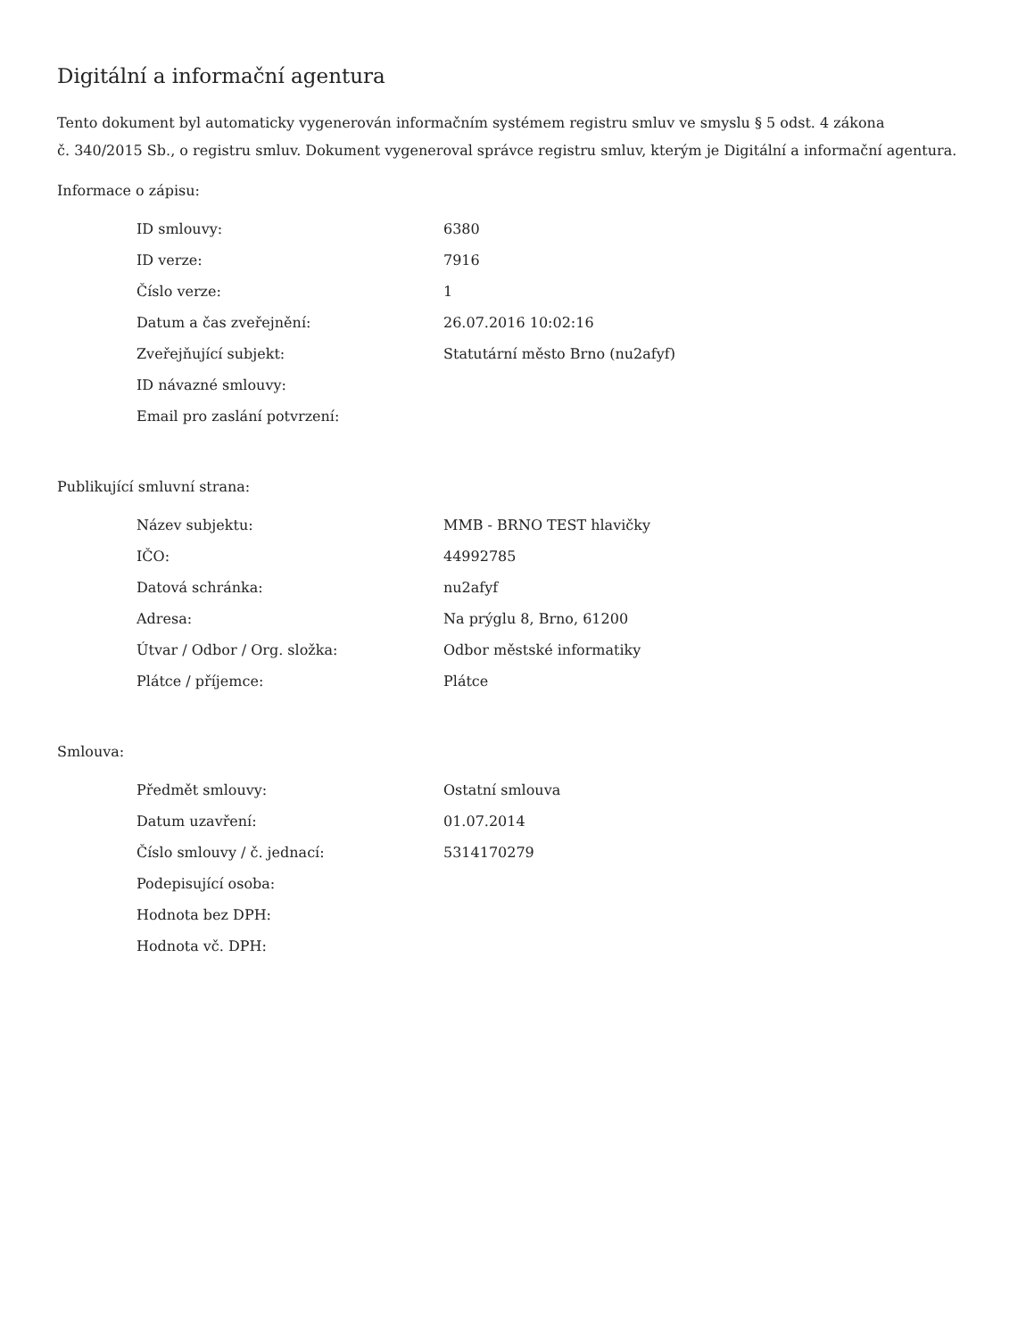Digitální a informační agentura
Tento dokument byl automaticky vygenerován informačním systémem registru smluv ve smyslu § 5 odst. 4 zákona
č. 340/2015 Sb., o registru smluv. Dokument vygeneroval správce registru smluv, kterým je Digitální a informační agentura.
Informace o zápisu:
| ID smlouvy: | 6380 |
| ID verze: | 7916 |
| Číslo verze: | 1 |
| Datum a čas zveřejnění: | 26.07.2016 10:02:16 |
| Zveřejňující subjekt: | Statutární město Brno (nu2afyf) |
| ID návazné smlouvy: | |
| Email pro zaslání potvrzení: | |
Publikující smluvní strana:
| Název subjektu: | MMB - BRNO TEST hlavičky |
| IČO: | 44992785 |
| Datová schránka: | nu2afyf |
| Adresa: | Na prýglu 8, Brno, 61200 |
| Útvar / Odbor / Org. složka: | Odbor městské informatiky |
| Plátce / příjemce: | Plátce |
Smlouva:
| Předmět smlouvy: | Ostatní smlouva |
| Datum uzavření: | 01.07.2014 |
| Číslo smlouvy / č. jednací: | 5314170279 |
| Podepisující osoba: | |
| Hodnota bez DPH: | |
| Hodnota vč. DPH: | |